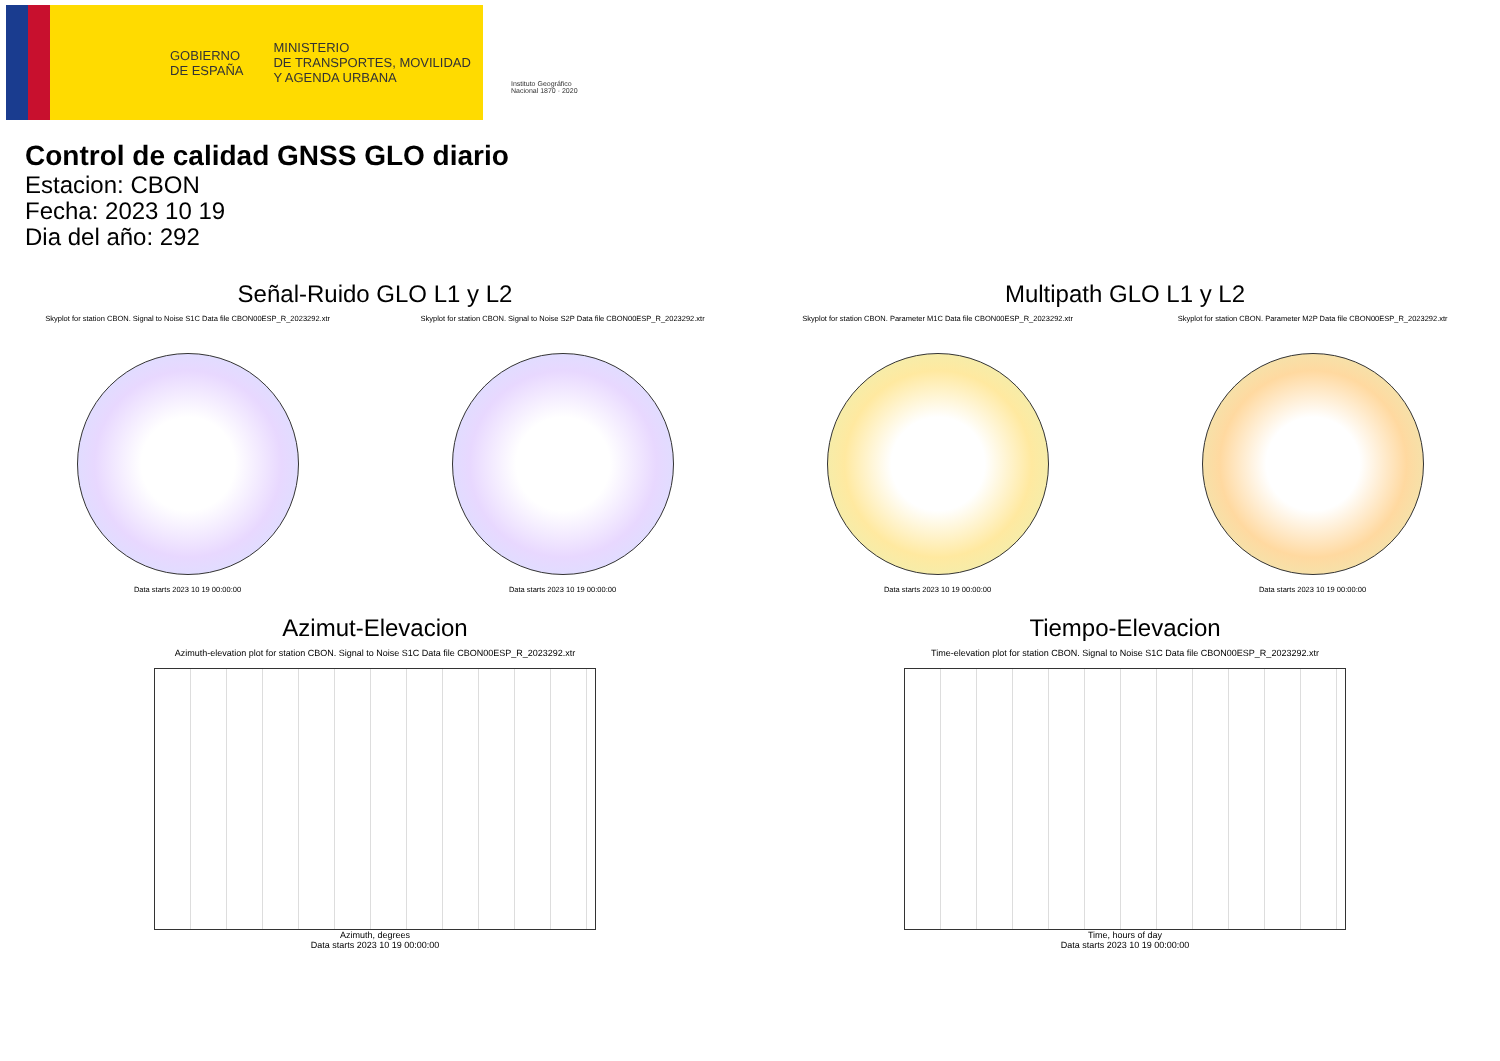GOBIERNO
DE ESPAÑA
MINISTERIO
DE TRANSPORTES, MOVILIDAD
Y AGENDA URBANA
Instituto Geográfico
Nacional 1870 · 2020
Control de calidad GNSS GLO diario
Estacion: CBON
Fecha: 2023 10 19
Dia del año: 292
Señal-Ruido GLO L1 y L2
Skyplot for station CBON. Signal to Noise S1C Data file CBON00ESP_R_2023292.xtr Skyplot for station CBON. Signal to Noise S2P Data file CBON00ESP_R_2023292.xtr
Data starts 2023 10 19 00:00:00
Data starts 2023 10 19 00:00:00
Multipath GLO L1 y L2
Skyplot for station CBON. Parameter M1C Data file CBON00ESP_R_2023292.xtr Skyplot for station CBON. Parameter M2P Data file CBON00ESP_R_2023292.xtr
Data starts 2023 10 19 00:00:00
Data starts 2023 10 19 00:00:00
Azimut-Elevacion
Azimuth-elevation plot for station CBON. Signal to Noise S1C Data file CBON00ESP_R_2023292.xtr
Azimuth, degrees
Data starts 2023 10 19 00:00:00
Tiempo-Elevacion
Time-elevation plot for station CBON. Signal to Noise S1C Data file CBON00ESP_R_2023292.xtr
Time, hours of day
Data starts 2023 10 19 00:00:00